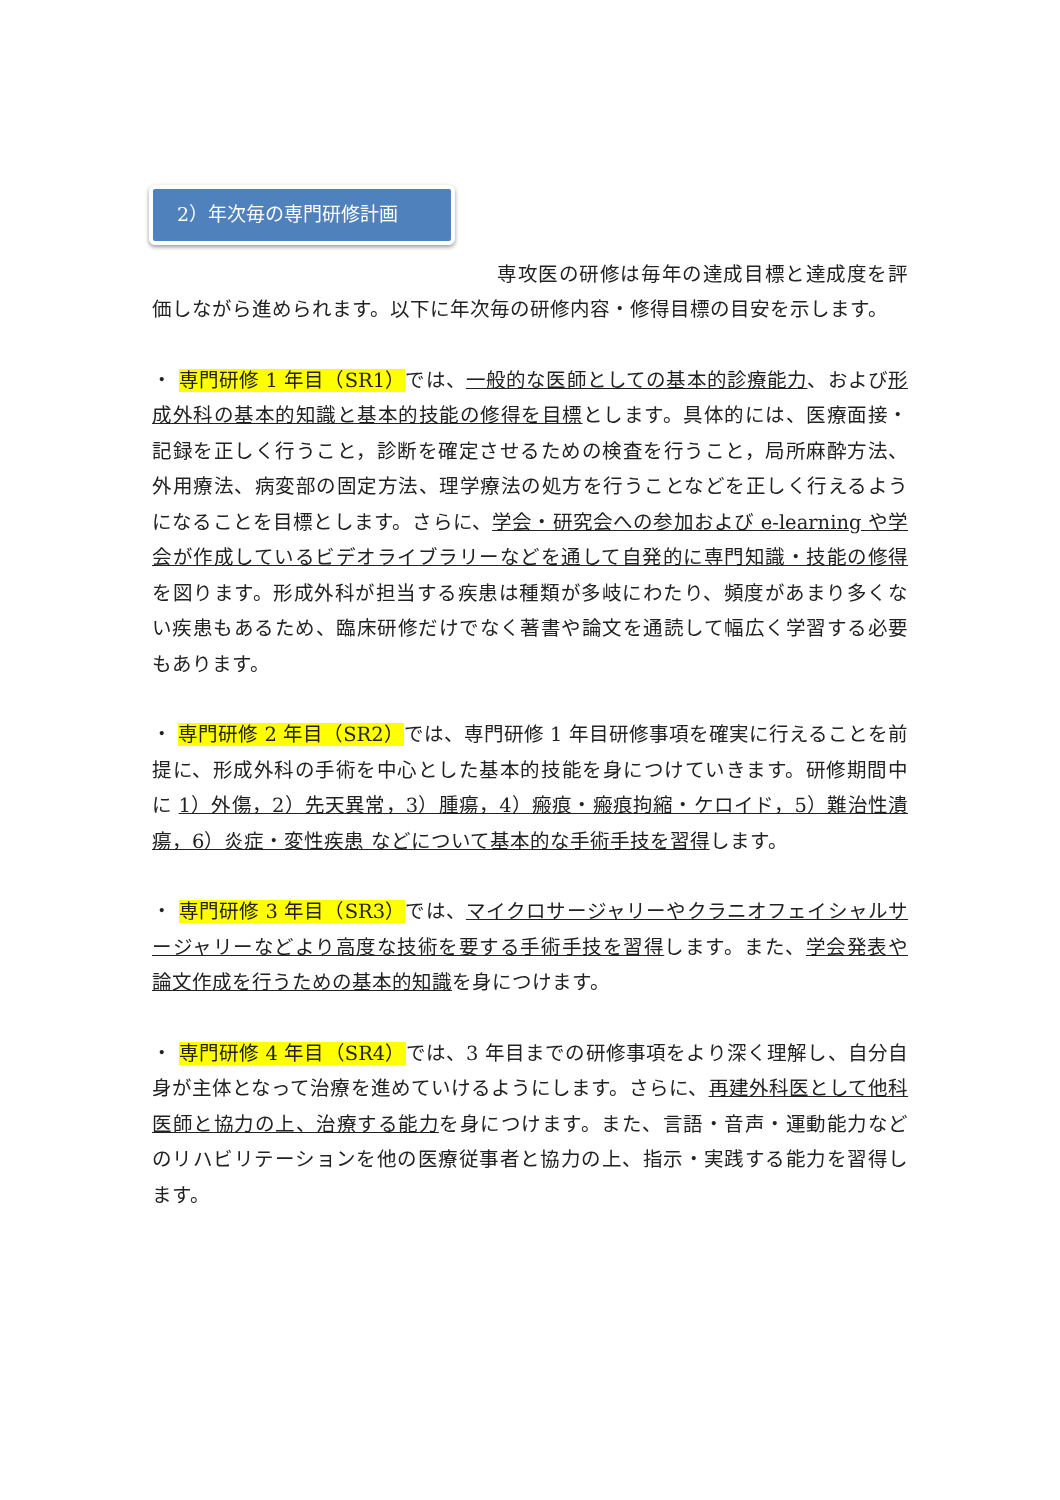2）年次毎の専門研修計画
専攻医の研修は毎年の達成目標と達成度を評価しながら進められます。以下に年次毎の研修内容・修得目標の目安を示します。
・ 専門研修 1 年目（SR1）では、一般的な医師としての基本的診療能力、および形成外科の基本的知識と基本的技能の修得を目標とします。具体的には、医療面接・記録を正しく行うこと，診断を確定させるための検査を行うこと，局所麻酔方法、外用療法、病変部の固定方法、理学療法の処方を行うことなどを正しく行えるようになることを目標とします。さらに、学会・研究会への参加および e-learning や学会が作成しているビデオライブラリーなどを通して自発的に専門知識・技能の修得を図ります。形成外科が担当する疾患は種類が多岐にわたり、頻度があまり多くない疾患もあるため、臨床研修だけでなく著書や論文を通読して幅広く学習する必要もあります。
・ 専門研修 2 年目（SR2）では、専門研修 1 年目研修事項を確実に行えることを前提に、形成外科の手術を中心とした基本的技能を身につけていきます。研修期間中に 1）外傷，2）先天異常，3）腫瘍，4）瘢痕・瘢痕拘縮・ケロイド，5）難治性潰瘍，6）炎症・変性疾患 などについて基本的な手術手技を習得します。
・ 専門研修 3 年目（SR3）では、マイクロサージャリーやクラニオフェイシャルサージャリーなどより高度な技術を要する手術手技を習得します。また、学会発表や論文作成を行うための基本的知識を身につけます。
・ 専門研修 4 年目（SR4）では、3 年目までの研修事項をより深く理解し、自分自身が主体となって治療を進めていけるようにします。さらに、再建外科医として他科医師と協力の上、治療する能力を身につけます。また、言語・音声・運動能力などのリハビリテーションを他の医療従事者と協力の上、指示・実践する能力を習得します。